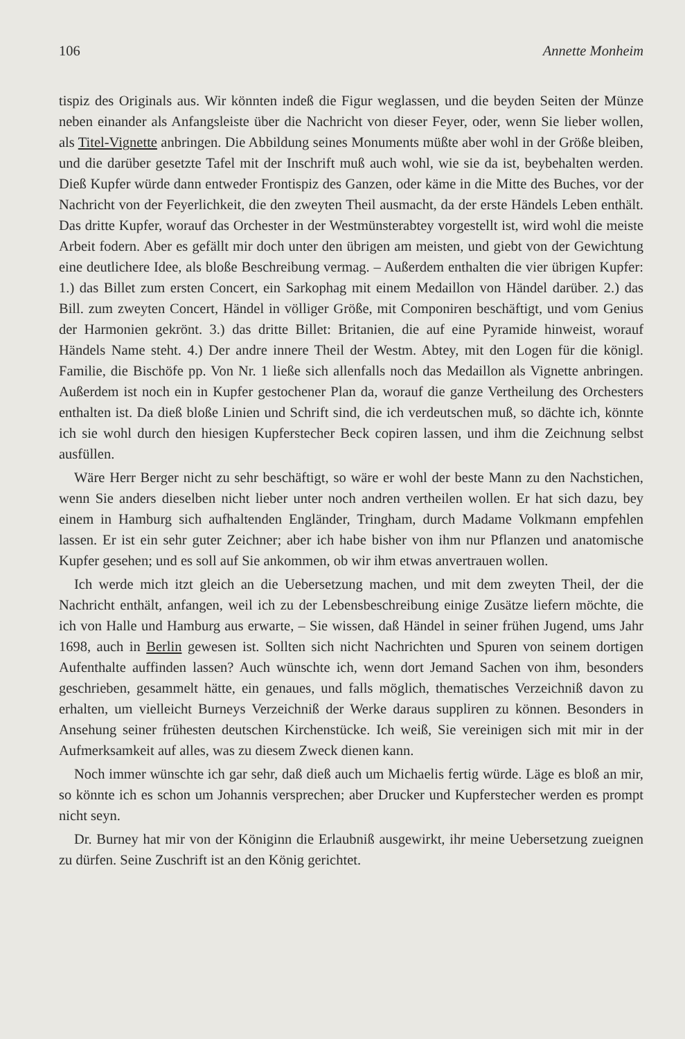106 Annette Monheim
tispiz des Originals aus. Wir könnten indeß die Figur weglassen, und die beyden Seiten der Münze neben einander als Anfangsleiste über die Nachricht von dieser Feyer, oder, wenn Sie lieber wollen, als Titel-Vignette anbringen. Die Abbildung seines Monuments müßte aber wohl in der Größe bleiben, und die darüber gesetzte Tafel mit der Inschrift muß auch wohl, wie sie da ist, beybehalten werden. Dieß Kupfer würde dann entweder Frontispiz des Ganzen, oder käme in die Mitte des Buches, vor der Nachricht von der Feyerlichkeit, die den zweyten Theil ausmacht, da der erste Händels Leben enthält. Das dritte Kupfer, worauf das Orchester in der Westmünsterabtey vorgestellt ist, wird wohl die meiste Arbeit fodern. Aber es gefällt mir doch unter den übrigen am meisten, und giebt von der Gewichtung eine deutlichere Idee, als bloße Beschreibung vermag. – Außerdem enthalten die vier übrigen Kupfer: 1.) das Billet zum ersten Concert, ein Sarkophag mit einem Medaillon von Händel darüber. 2.) das Bill. zum zweyten Concert, Händel in völliger Größe, mit Componiren beschäftigt, und vom Genius der Harmonien gekrönt. 3.) das dritte Billet: Britanien, die auf eine Pyramide hinweist, worauf Händels Name steht. 4.) Der andre innere Theil der Westm. Abtey, mit den Logen für die königl. Familie, die Bischöfe pp. Von Nr. 1 ließe sich allenfalls noch das Medaillon als Vignette anbringen. Außerdem ist noch ein in Kupfer gestochener Plan da, worauf die ganze Vertheilung des Orchesters enthalten ist. Da dieß bloße Linien und Schrift sind, die ich verdeutschen muß, so dächte ich, könnte ich sie wohl durch den hiesigen Kupferstecher Beck copiren lassen, und ihm die Zeichnung selbst ausfüllen.
Wäre Herr Berger nicht zu sehr beschäftigt, so wäre er wohl der beste Mann zu den Nachstichen, wenn Sie anders dieselben nicht lieber unter noch andren vertheilen wollen. Er hat sich dazu, bey einem in Hamburg sich aufhaltenden Engländer, Tringham, durch Madame Volkmann empfehlen lassen. Er ist ein sehr guter Zeichner; aber ich habe bisher von ihm nur Pflanzen und anatomische Kupfer gesehen; und es soll auf Sie ankommen, ob wir ihm etwas anvertrauen wollen.
Ich werde mich itzt gleich an die Uebersetzung machen, und mit dem zweyten Theil, der die Nachricht enthält, anfangen, weil ich zu der Lebensbeschreibung einige Zusätze liefern möchte, die ich von Halle und Hamburg aus erwarte, – Sie wissen, daß Händel in seiner frühen Jugend, ums Jahr 1698, auch in Berlin gewesen ist. Sollten sich nicht Nachrichten und Spuren von seinem dortigen Aufenthalte auffinden lassen? Auch wünschte ich, wenn dort Jemand Sachen von ihm, besonders geschrieben, gesammelt hätte, ein genaues, und falls möglich, thematisches Verzeichniß davon zu erhalten, um vielleicht Burneys Verzeichniß der Werke daraus suppliren zu können. Besonders in Ansehung seiner frühesten deutschen Kirchenstücke. Ich weiß, Sie vereinigen sich mit mir in der Aufmerksamkeit auf alles, was zu diesem Zweck dienen kann.
Noch immer wünschte ich gar sehr, daß dieß auch um Michaelis fertig würde. Läge es bloß an mir, so könnte ich es schon um Johannis versprechen; aber Drucker und Kupferstecher werden es prompt nicht seyn.
Dr. Burney hat mir von der Königinn die Erlaubniß ausgewirkt, ihr meine Uebersetzung zueignen zu dürfen. Seine Zuschrift ist an den König gerichtet.